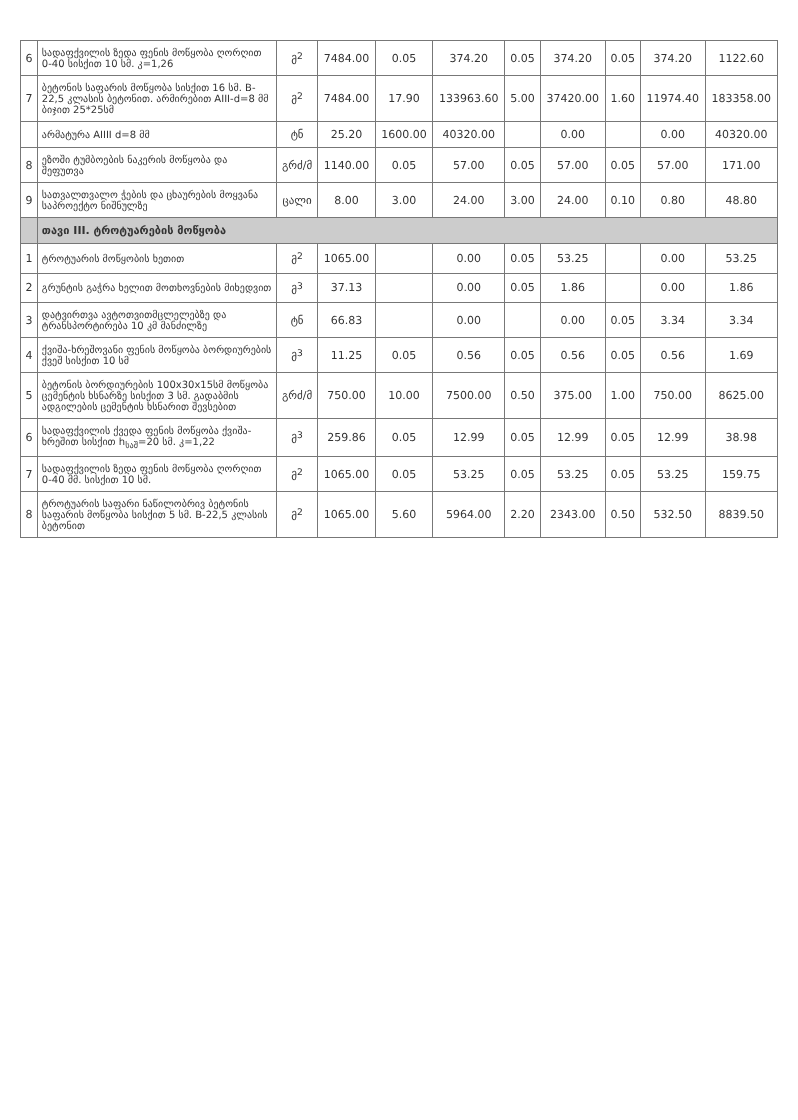| 6 | სადაფქვილის ზედა ფენის მოწყობა ღორღით 0-40 სისქით 10 სმ. კ=1,26 | მ<sup>2</sup> | 7484.00 | 0.05 | 374.20 | 0.05 | 374.20 | 0.05 | 374.20 | 1122.60 |
| 7 | ბეტონის საფარის მოწყობა სისქით 16 სმ. B-22,5 კლასის ბეტონით. არმირებით AIII-d=8 მმ ბიჯით 25*25სმ | მ<sup>2</sup> | 7484.00 | 17.90 | 133963.60 | 5.00 | 37420.00 | 1.60 | 11974.40 | 183358.00 |
| | არმატურა AIIII d=8 მმ | ტნ | 25.20 | 1600.00 | 40320.00 | | 0.00 | | 0.00 | 40320.00 |
| 8 | ეზოში ტუმბოების ნაკერის მოწყობა და შეფუთვა | გრძ/მ | 1140.00 | 0.05 | 57.00 | 0.05 | 57.00 | 0.05 | 57.00 | 171.00 |
| 9 | სათვალთვალო ჭების და ცხაურების მოყვანა საპროექტო ნიშნულზე | ცალი | 8.00 | 3.00 | 24.00 | 3.00 | 24.00 | 0.10 | 0.80 | 48.80 |
| | თავი III. ტროტუარების მოწყობა | | | | | | | | | |
| 1 | ტროტუარის მოწყობის ხეთით | მ<sup>2</sup> | 1065.00 | | 0.00 | 0.05 | 53.25 | | 0.00 | 53.25 |
| 2 | გრუნტის გაჭრა ხელით მოთხოვნების მიხედვით | მ<sup>3</sup> | 37.13 | | 0.00 | 0.05 | 1.86 | | 0.00 | 1.86 |
| 3 | დატვირთვა ავტოთვითმცლელებზე და ტრანსპორტირება 10 კმ მანძილზე | ტნ | 66.83 | | 0.00 | | 0.00 | 0.05 | 3.34 | 3.34 |
| 4 | ქვიშა-ხრეშოვანი ფენის მოწყობა ბორდიურების ქვეშ სისქით 10 სმ | მ<sup>3</sup> | 11.25 | 0.05 | 0.56 | 0.05 | 0.56 | 0.05 | 0.56 | 1.69 |
| 5 | ბეტონის ბორდიურების 100x30x15სმ მოწყობა ცემენტის ხსნარზე სისქით 3 სმ. გადაბმის ადგილების ცემენტის ხსნარით შევსებით | გრძ/მ | 750.00 | 10.00 | 7500.00 | 0.50 | 375.00 | 1.00 | 750.00 | 8625.00 |
| 6 | სადაფქვილის ქვედა ფენის მოწყობა ქვიშა-ხრეშით სისქით h<sub>საშ</sub>=20 სმ. კ=1,22 | მ<sup>3</sup> | 259.86 | 0.05 | 12.99 | 0.05 | 12.99 | 0.05 | 12.99 | 38.98 |
| 7 | სადაფქვილის ზედა ფენის მოწყობა ღორღით 0-40 მმ. სისქით 10 სმ. | მ<sup>2</sup> | 1065.00 | 0.05 | 53.25 | 0.05 | 53.25 | 0.05 | 53.25 | 159.75 |
| 8 | ტროტუარის საფარი ნაწილობრივ ბეტონის საფარის მოწყობა სისქით 5 სმ. B-22,5 კლასის ბეტონით | მ<sup>2</sup> | 1065.00 | 5.60 | 5964.00 | 2.20 | 2343.00 | 0.50 | 532.50 | 8839.50 |